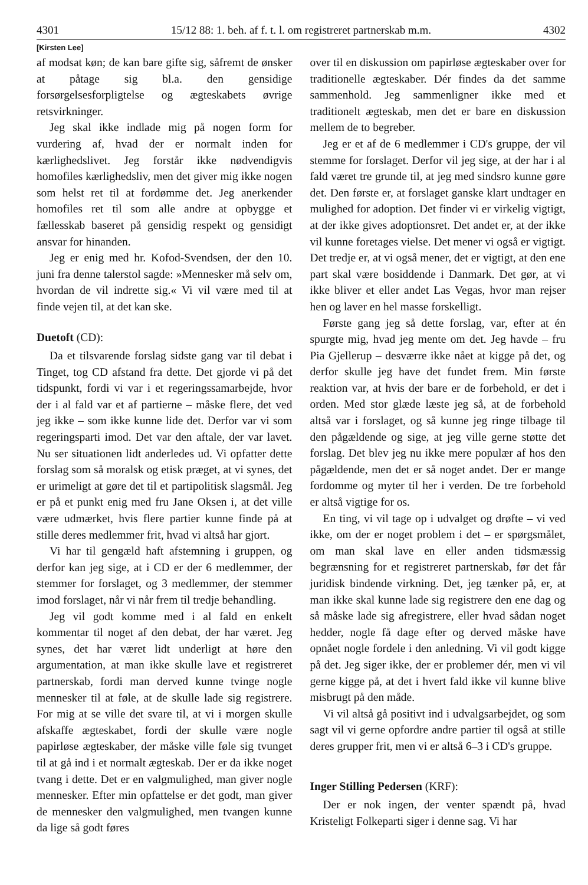4301 15/12 88: 1. beh. af f. t. l. om registreret partnerskab m.m. 4302
[Kirsten Lee]
af modsat køn; de kan bare gifte sig, såfremt de ønsker at påtage sig bl.a. den gensidige forsørgelsesforpligtelse og ægteskabets øvrige retsvirkninger.
Jeg skal ikke indlade mig på nogen form for vurdering af, hvad der er normalt inden for kærlighedslivet. Jeg forstår ikke nødvendigvis homofiles kærlighedsliv, men det giver mig ikke nogen som helst ret til at fordømme det. Jeg anerkender homofiles ret til som alle andre at opbygge et fællesskab baseret på gensidig respekt og gensidigt ansvar for hinanden.
Jeg er enig med hr. Kofod-Svendsen, der den 10. juni fra denne talerstol sagde: »Mennesker må selv om, hvordan de vil indrette sig.« Vi vil være med til at finde vejen til, at det kan ske.
Duetoft (CD):
Da et tilsvarende forslag sidste gang var til debat i Tinget, tog CD afstand fra dette. Det gjorde vi på det tidspunkt, fordi vi var i et regeringssamarbejde, hvor der i al fald var et af partierne – måske flere, det ved jeg ikke – som ikke kunne lide det. Derfor var vi som regeringsparti imod. Det var den aftale, der var lavet. Nu ser situationen lidt anderledes ud. Vi opfatter dette forslag som så moralsk og etisk præget, at vi synes, det er urimeligt at gøre det til et partipolitisk slagsmål. Jeg er på et punkt enig med fru Jane Oksen i, at det ville være udmærket, hvis flere partier kunne finde på at stille deres medlemmer frit, hvad vi altså har gjort.
Vi har til gengæld haft afstemning i gruppen, og derfor kan jeg sige, at i CD er der 6 medlemmer, der stemmer for forslaget, og 3 medlemmer, der stemmer imod forslaget, når vi når frem til tredje behandling.
Jeg vil godt komme med i al fald en enkelt kommentar til noget af den debat, der har været. Jeg synes, det har været lidt underligt at høre den argumentation, at man ikke skulle lave et registreret partnerskab, fordi man derved kunne tvinge nogle mennesker til at føle, at de skulle lade sig registrere. For mig at se ville det svare til, at vi i morgen skulle afskaffe ægteskabet, fordi der skulle være nogle papirløse ægteskaber, der måske ville føle sig tvunget til at gå ind i et normalt ægteskab. Der er da ikke noget tvang i dette. Det er en valgmulighed, man giver nogle mennesker. Efter min opfattelse er det godt, man giver de mennesker den valgmulighed, men tvangen kunne da lige så godt føres
over til en diskussion om papirløse ægteskaber over for traditionelle ægteskaber. Dér findes da det samme sammenhold. Jeg sammenligner ikke med et traditionelt ægteskab, men det er bare en diskussion mellem de to begreber.
Jeg er et af de 6 medlemmer i CD's gruppe, der vil stemme for forslaget. Derfor vil jeg sige, at der har i al fald været tre grunde til, at jeg med sindsro kunne gøre det. Den første er, at forslaget ganske klart undtager en mulighed for adoption. Det finder vi er virkelig vigtigt, at der ikke gives adoptionsret. Det andet er, at der ikke vil kunne foretages vielse. Det mener vi også er vigtigt. Det tredje er, at vi også mener, det er vigtigt, at den ene part skal være bosiddende i Danmark. Det gør, at vi ikke bliver et eller andet Las Vegas, hvor man rejser hen og laver en hel masse forskelligt.
Første gang jeg så dette forslag, var, efter at én spurgte mig, hvad jeg mente om det. Jeg havde – fru Pia Gjellerup – desværre ikke nået at kigge på det, og derfor skulle jeg have det fundet frem. Min første reaktion var, at hvis der bare er de forbehold, er det i orden. Med stor glæde læste jeg så, at de forbehold altså var i forslaget, og så kunne jeg ringe tilbage til den pågældende og sige, at jeg ville gerne støtte det forslag. Det blev jeg nu ikke mere populær af hos den pågældende, men det er så noget andet. Der er mange fordomme og myter til her i verden. De tre forbehold er altså vigtige for os.
En ting, vi vil tage op i udvalget og drøfte – vi ved ikke, om der er noget problem i det – er spørgsmålet, om man skal lave en eller anden tidsmæssig begrænsning for et registreret partnerskab, før det får juridisk bindende virkning. Det, jeg tænker på, er, at man ikke skal kunne lade sig registrere den ene dag og så måske lade sig afregistrere, eller hvad sådan noget hedder, nogle få dage efter og derved måske have opnået nogle fordele i den anledning. Vi vil godt kigge på det. Jeg siger ikke, der er problemer dér, men vi vil gerne kigge på, at det i hvert fald ikke vil kunne blive misbrugt på den måde.
Vi vil altså gå positivt ind i udvalgsarbejdet, og som sagt vil vi gerne opfordre andre partier til også at stille deres grupper frit, men vi er altså 6–3 i CD's gruppe.
Inger Stilling Pedersen (KRF):
Der er nok ingen, der venter spændt på, hvad Kristeligt Folkeparti siger i denne sag. Vi har